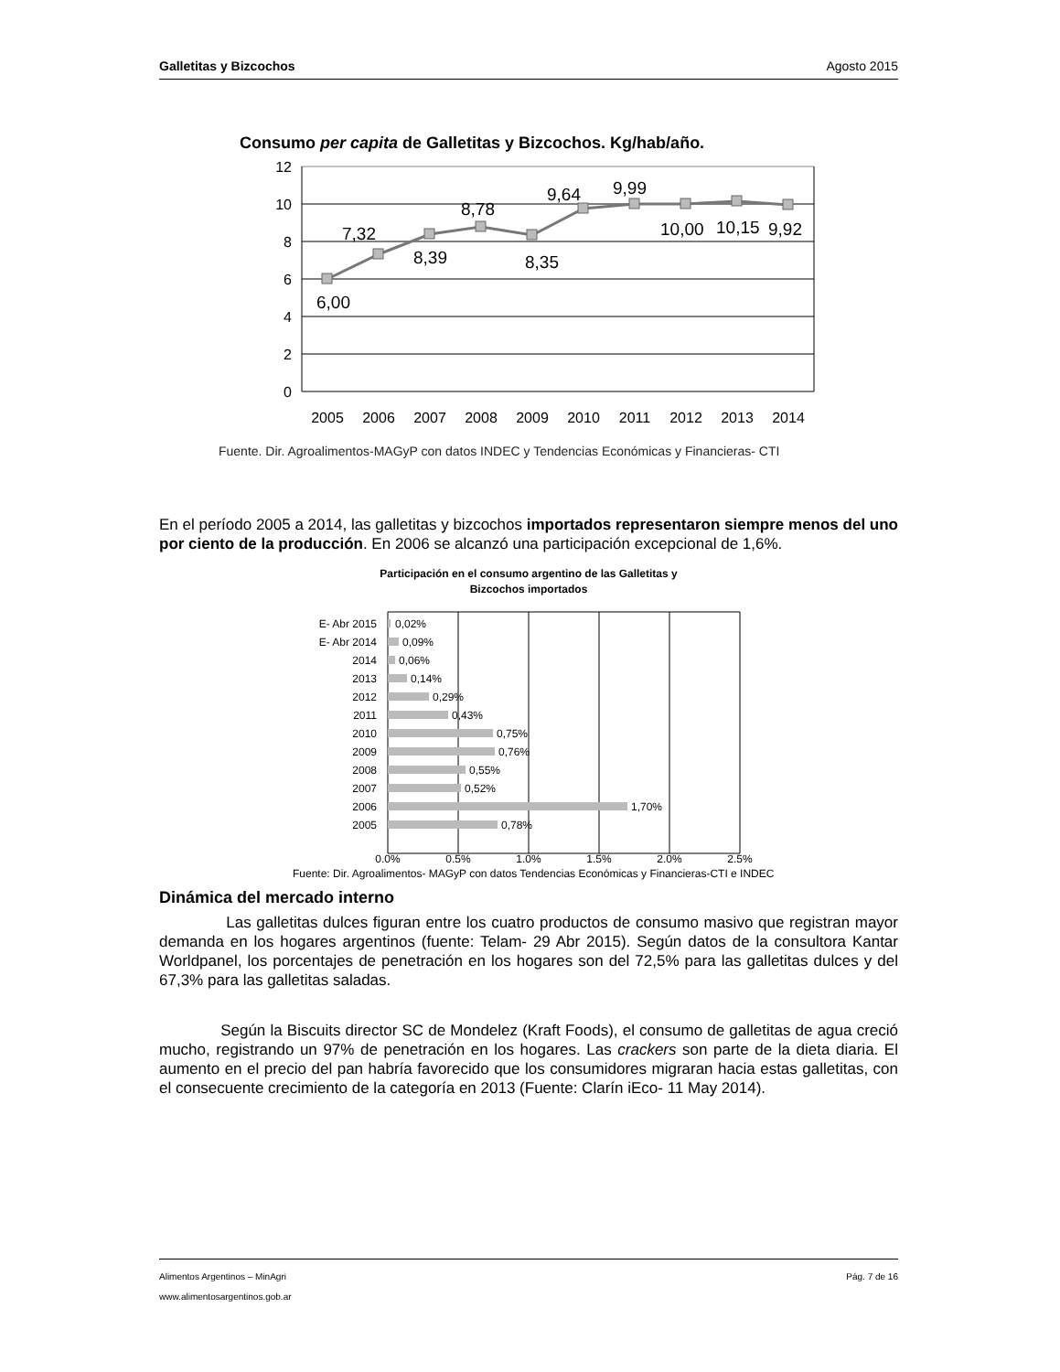Galletitas y Bizcochos Agosto 2015
Consumo per capita de Galletitas y Bizcochos. Kg/hab/año.
12
10
8
6
4
2
0
6,00
7,32
8,39
8,78
8,35
9,64
9,99
10,00
10,15
9,92
2005
2006
2007
2008
2009
2010
2011
2012
2013
2014
Fuente. Dir. Agroalimentos-MAGyP con datos INDEC y Tendencias Económicas y Financieras- CTI
En el período 2005 a 2014, las galletitas y bizcochos importados representaron siempre menos del uno por ciento de la producción. En 2006 se alcanzó una participación excepcional de 1,6%.
Participación en el consumo argentino de las Galletitas y
Bizcochos importados
E- Abr 2015
E- Abr 2014
2014
2013
2012
2011
2010
2009
2008
2007
2006
2005
0,02%
0,09%
0,06%
0,14%
0,29%
0,43%
0,75%
0,76%
0,55%
0,52%
1,70%
0,78%
0,0%
0,5%
1,0%
1,5%
2,0%
2,5%
Fuente: Dir. Agroalimentos- MAGyP con datos Tendencias Económicas y Financieras-CTI e INDEC
Dinámica del mercado interno
Las galletitas dulces figuran entre los cuatro productos de consumo masivo que registran mayor demanda en los hogares argentinos (fuente: Telam- 29 Abr 2015). Según datos de la consultora Kantar Worldpanel, los porcentajes de penetración en los hogares son del 72,5% para las galletitas dulces y del 67,3% para las galletitas saladas.
Según la Biscuits director SC de Mondelez (Kraft Foods), el consumo de galletitas de agua creció mucho, registrando un 97% de penetración en los hogares. Las crackers son parte de la dieta diaria. El aumento en el precio del pan habría favorecido que los consumidores migraran hacia estas galletitas, con el consecuente crecimiento de la categoría en 2013 (Fuente: Clarín iEco- 11 May 2014).
Alimentos Argentinos – MinAgri Pág. 7 de 16
www.alimentosargentinos.gob.ar